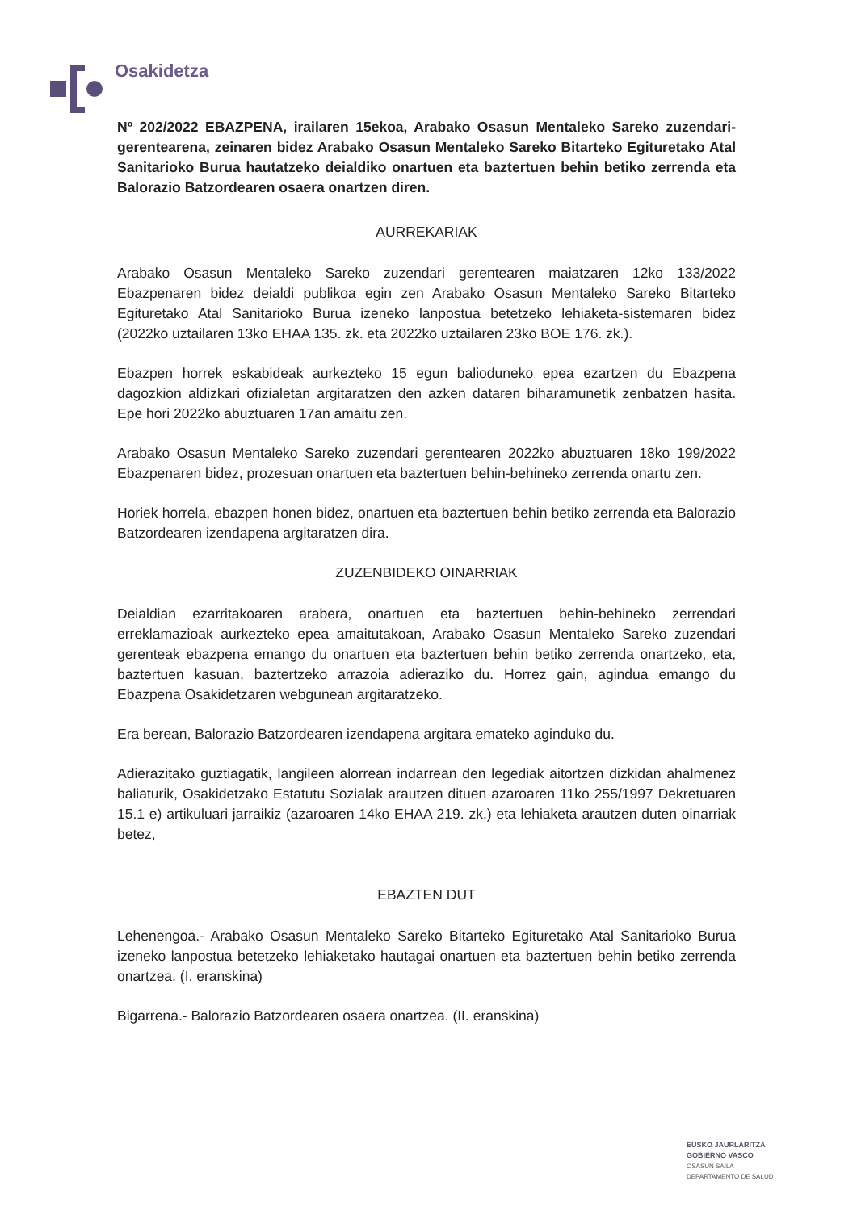Osakidetza
Nº 202/2022 EBAZPENA, irailaren 15ekoa, Arabako Osasun Mentaleko Sareko zuzendari-gerentearena, zeinaren bidez Arabako Osasun Mentaleko Sareko Bitarteko Egituretako Atal Sanitarioko Burua hautatzeko deialdiko onartuen eta baztertuen behin betiko zerrenda eta Balorazio Batzordearen osaera onartzen diren.
AURREKARIAK
Arabako Osasun Mentaleko Sareko zuzendari gerentearen maiatzaren 12ko 133/2022 Ebazpenaren bidez deialdi publikoa egin zen Arabako Osasun Mentaleko Sareko Bitarteko Egituretako Atal Sanitarioko Burua izeneko lanpostua betetzeko lehiaketa-sistemaren bidez (2022ko uztailaren 13ko EHAA 135. zk. eta 2022ko uztailaren 23ko BOE 176. zk.).
Ebazpen horrek eskabideak aurkezteko 15 egun balioduneko epea ezartzen du Ebazpena dagozkion aldizkari ofizialetan argitaratzen den azken dataren biharamunetik zenbatzen hasita. Epe hori 2022ko abuztuaren 17an amaitu zen.
Arabako Osasun Mentaleko Sareko zuzendari gerentearen 2022ko abuztuaren 18ko 199/2022 Ebazpenaren bidez, prozesuan onartuen eta baztertuen behin-behineko zerrenda onartu zen.
Horiek horrela, ebazpen honen bidez, onartuen eta baztertuen behin betiko zerrenda eta Balorazio Batzordearen izendapena argitaratzen dira.
ZUZENBIDEKO OINARRIAK
Deialdian ezarritakoaren arabera, onartuen eta baztertuen behin-behineko zerrendari erreklamazioak aurkezteko epea amaitutakoan, Arabako Osasun Mentaleko Sareko zuzendari gerenteak ebazpena emango du onartuen eta baztertuen behin betiko zerrenda onartzeko, eta, baztertuen kasuan, baztertzeko arrazoia adieraziko du. Horrez gain, agindua emango du Ebazpena Osakidetzaren webgunean argitaratzeko.
Era berean, Balorazio Batzordearen izendapena argitara emateko aginduko du.
Adierazitako guztiagatik, langileen alorrean indarrean den legediak aitortzen dizkidan ahalmenez baliaturik, Osakidetzako Estatutu Sozialak arautzen dituen azaroaren 11ko 255/1997 Dekretuaren 15.1 e) artikuluari jarraikiz (azaroaren 14ko EHAA 219. zk.) eta lehiaketa arautzen duten oinarriak betez,
EBAZTEN DUT
Lehenengoa.- Arabako Osasun Mentaleko Sareko Bitarteko Egituretako Atal Sanitarioko Burua izeneko lanpostua betetzeko lehiaketako hautagai onartuen eta baztertuen behin betiko zerrenda onartzea. (I. eranskina)
Bigarrena.- Balorazio Batzordearen osaera onartzea. (II. eranskina)
EUSKO JAURLARITZA
GOBIERNO VASCO
OSASUN SAILA
DEPARTAMENTO DE SALUD